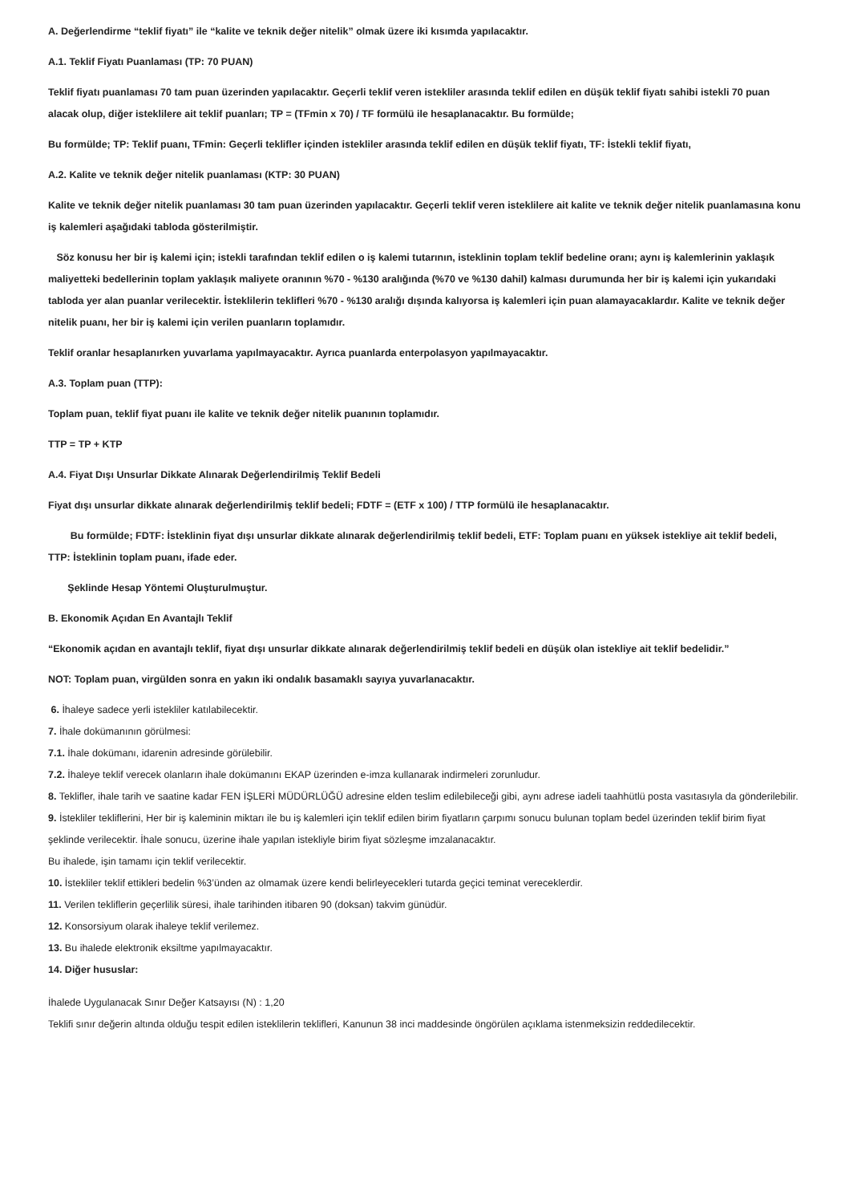A. Değerlendirme “teklif fiyatı” ile “kalite ve teknik değer nitelik” olmak üzere iki kısımda yapılacaktır.
A.1. Teklif Fiyatı Puanlaması (TP: 70 PUAN)
Teklif fiyatı puanlaması 70 tam puan üzerinden yapılacaktır. Geçerli teklif veren istekliler arasında teklif edilen en düşük teklif fiyatı sahibi istekli 70 puan alacak olup, diğer isteklilere ait teklif puanları; TP = (TFmin x 70) / TF formülü ile hesaplanacaktır. Bu formülde;
Bu formülde; TP: Teklif puanı, TFmin: Geçerli teklifler içinden istekliler arasında teklif edilen en düşük teklif fiyatı, TF: İstekli teklif fiyatı,
A.2. Kalite ve teknik değer nitelik puanlaması (KTP: 30 PUAN)
Kalite ve teknik değer nitelik puanlaması 30 tam puan üzerinden yapılacaktır. Geçerli teklif veren isteklilere ait kalite ve teknik değer nitelik puanlamasına konu iş kalemleri aşağıdaki tabloda gösterilmiştir.
Söz konusu her bir iş kalemi için; istekli tarafından teklif edilen o iş kalemi tutarının, isteklinin toplam teklif bedeline oranı; aynı iş kalemlerinin yaklaşık maliyetteki bedellerinin toplam yaklaşık maliyete oranının %70 - %130 aralığında (%70 ve %130 dahil) kalması durumunda her bir iş kalemi için yukarıdaki tabloda yer alan puanlar verilecektir. İsteklilerin teklifleri %70 - %130 aralığı dışında kalıyorsa iş kalemleri için puan alamayacaklardır. Kalite ve teknik değer nitelik puanı, her bir iş kalemi için verilen puanların toplamıdır.
Teklif oranlar hesaplanırken yuvarlama yapılmayacaktır. Ayrıca puanlarda enterpolasyon yapılmayacaktır.
A.3. Toplam puan (TTP):
Toplam puan, teklif fiyat puanı ile kalite ve teknik değer nitelik puanının toplamıdır.
TTP = TP + KTP
A.4. Fiyat Dışı Unsurlar Dikkate Alınarak Değerlendirilmiş Teklif Bedeli
Fiyat dışı unsurlar dikkate alınarak değerlendirilmiş teklif bedeli; FDTF = (ETF x 100) / TTP formülü ile hesaplanacaktır.
Bu formülde; FDTF: İsteklinin fiyat dışı unsurlar dikkate alınarak değerlendirilmiş teklif bedeli, ETF: Toplam puanı en yüksek istekliye ait teklif bedeli, TTP: İsteklinin toplam puanı, ifade eder.
Şeklinde Hesap Yöntemi Oluşturulmuştur.
B. Ekonomik Açıdan En Avantajlı Teklif
“Ekonomik açıdan en avantajlı teklif, fiyat dışı unsurlar dikkate alınarak değerlendirilmiş teklif bedeli en düşük olan istekliye ait teklif bedelidir.”
NOT: Toplam puan, virgülden sonra en yakın iki ondalık basamaklı sayıya yuvarlanacaktır.
6. İhaleye sadece yerli istekliler katılabilecektir.
7. İhale dokümanının görülmesi:
7.1. İhale dokümanı, idarenin adresinde görülebilir.
7.2. İhaleye teklif verecek olanların ihale dokümanını EKAP üzerinden e-imza kullanarak indirmeleri zorunludur.
8. Teklifler, ihale tarih ve saatine kadar FEN İŞLERİ MÜDÜRLÜĞÜ adresine elden teslim edilebileceği gibi, aynı adrese iadeli taahhütlü posta vasıtasıyla da gönderilebilir.
9. İstekliler tekliflerini, Her bir iş kaleminin miktarı ile bu iş kalemleri için teklif edilen birim fiyatların çarpımı sonucu bulunan toplam bedel üzerinden teklif birim fiyat şeklinde verilecektir. İhale sonucu, üzerine ihale yapılan istekliyle birim fiyat sözleşme imzalanacaktır.
Bu ihalede, işin tamamı için teklif verilecektir.
10. İstekliler teklif ettikleri bedelin %3’ünden az olmamak üzere kendi belirleyecekleri tutarda geçici teminat vereceklerdir.
11. Verilen tekliflerin geçerlilik süresi, ihale tarihinden itibaren 90 (doksan) takvim günüdür.
12. Konsorsiyum olarak ihaleye teklif verilemez.
13. Bu ihalede elektronik eksiltme yapılmayacaktır.
14. Diğer hususlar:
İhalede Uygulanacak Sınır Değer Katsayısı (N) : 1,20
Teklifi sınır değerin altında olduğu tespit edilen isteklilerin teklifleri, Kanunun 38 inci maddesinde öngörülen açıklama istenmeksizin reddedilecektir.